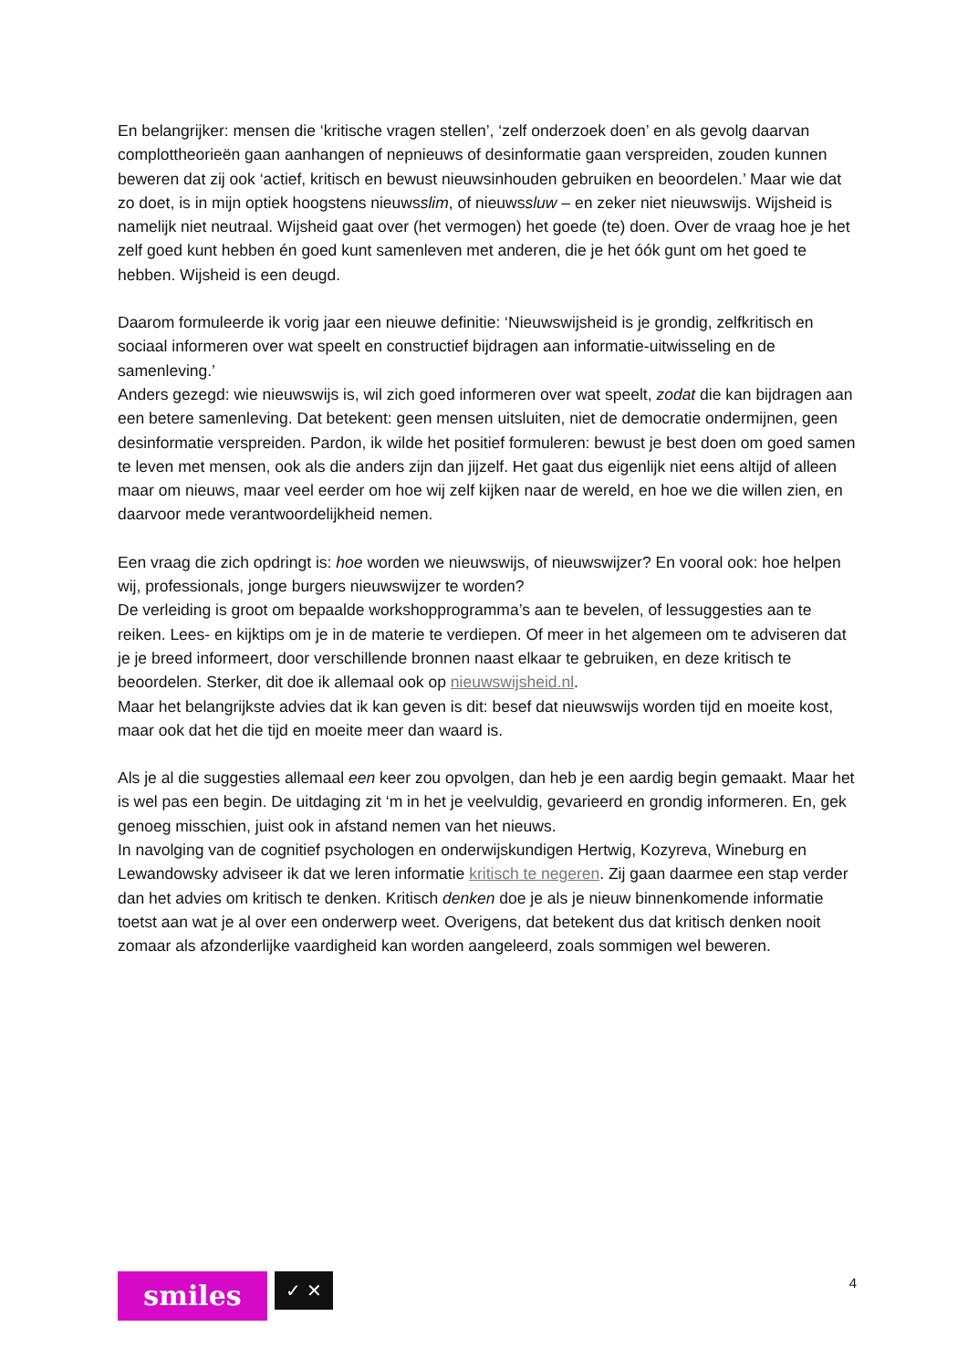En belangrijker: mensen die ‘kritische vragen stellen’, ‘zelf onderzoek doen’ en als gevolg daarvan complottheorieën gaan aanhangen of nepnieuws of desinformatie gaan verspreiden, zouden kunnen beweren dat zij ook ‘actief, kritisch en bewust nieuwsinhouden gebruiken en beoordelen.’ Maar wie dat zo doet, is in mijn optiek hoogstens nieuwsslim, of nieuwssluw – en zeker niet nieuwswijs. Wijsheid is namelijk niet neutraal. Wijsheid gaat over (het vermogen) het goede (te) doen. Over de vraag hoe je het zelf goed kunt hebben én goed kunt samenleven met anderen, die je het óók gunt om het goed te hebben. Wijsheid is een deugd.
Daarom formuleerde ik vorig jaar een nieuwe definitie: ‘Nieuwswijsheid is je grondig, zelfkritisch en sociaal informeren over wat speelt en constructief bijdragen aan informatie-uitwisseling en de samenleving.’
Anders gezegd: wie nieuwswijs is, wil zich goed informeren over wat speelt, zodat die kan bijdragen aan een betere samenleving. Dat betekent: geen mensen uitsluiten, niet de democratie ondermijnen, geen desinformatie verspreiden. Pardon, ik wilde het positief formuleren: bewust je best doen om goed samen te leven met mensen, ook als die anders zijn dan jijzelf. Het gaat dus eigenlijk niet eens altijd of alleen maar om nieuws, maar veel eerder om hoe wij zelf kijken naar de wereld, en hoe we die willen zien, en daarvoor mede verantwoordelijkheid nemen.
Een vraag die zich opdringt is: hoe worden we nieuwswijs, of nieuwswijzer? En vooral ook: hoe helpen wij, professionals, jonge burgers nieuwswijzer te worden?
De verleiding is groot om bepaalde workshopprogramma’s aan te bevelen, of lessuggesties aan te reiken. Lees- en kijktips om je in de materie te verdiepen. Of meer in het algemeen om te adviseren dat je je breed informeert, door verschillende bronnen naast elkaar te gebruiken, en deze kritisch te beoordelen. Sterker, dit doe ik allemaal ook op nieuwswijsheid.nl.
Maar het belangrijkste advies dat ik kan geven is dit: besef dat nieuwswijs worden tijd en moeite kost, maar ook dat het die tijd en moeite meer dan waard is.
Als je al die suggesties allemaal een keer zou opvolgen, dan heb je een aardig begin gemaakt. Maar het is wel pas een begin. De uitdaging zit ‘m in het je veelvuldig, gevarieerd en grondig informeren. En, gek genoeg misschien, juist ook in afstand nemen van het nieuws.
In navolging van de cognitief psychologen en onderwijskundigen Hertwig, Kozyreva, Wineburg en Lewandowsky adviseer ik dat we leren informatie kritisch te negeren. Zij gaan daarmee een stap verder dan het advies om kritisch te denken. Kritisch denken doe je als je nieuw binnenkomende informatie toetst aan wat je al over een onderwerp weet. Overigens, dat betekent dus dat kritisch denken nooit zomaar als afzonderlijke vaardigheid kan worden aangeleerd, zoals sommigen wel beweren.
smiles
✓ ✕
4